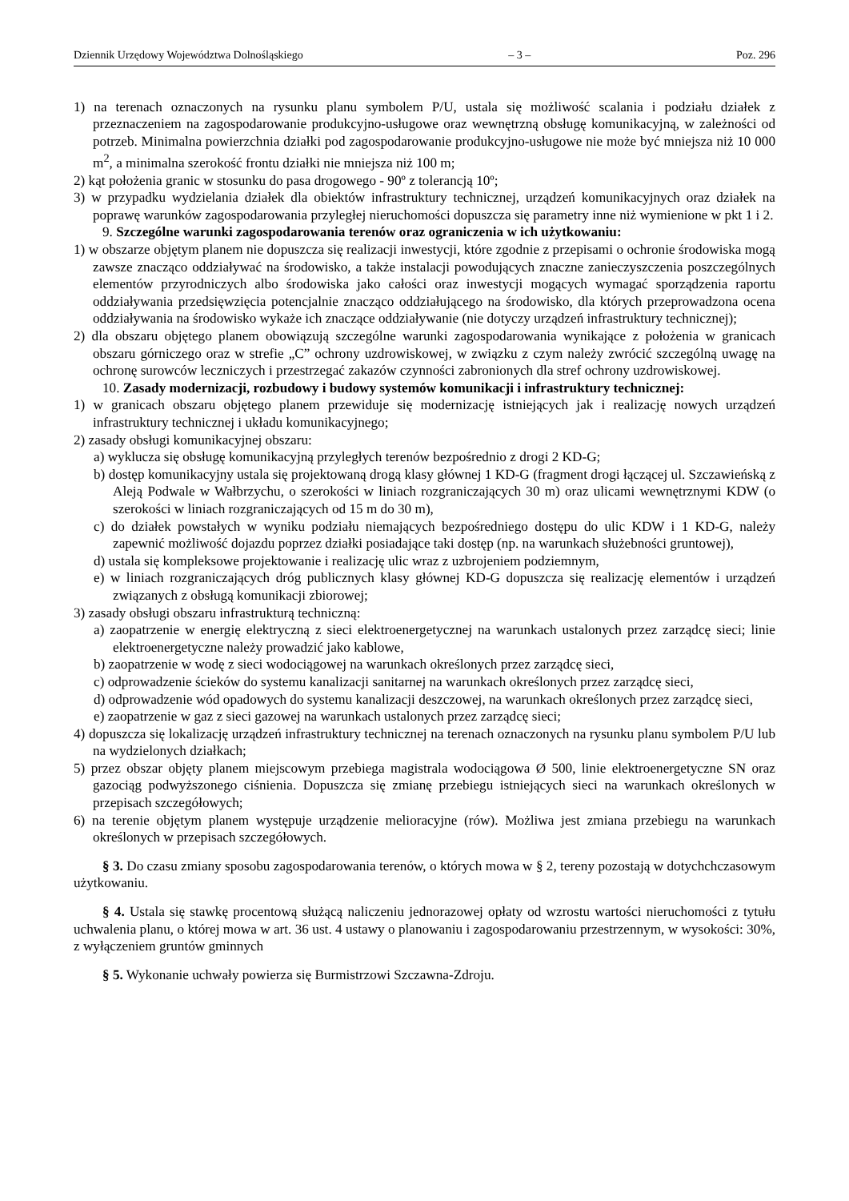Dziennik Urzędowy Województwa Dolnośląskiego – 3 – Poz. 296
1) na terenach oznaczonych na rysunku planu symbolem P/U, ustala się możliwość scalania i podziału działek z przeznaczeniem na zagospodarowanie produkcyjno-usługowe oraz wewnętrzną obsługę komunikacyjną, w zależności od potrzeb. Minimalna powierzchnia działki pod zagospodarowanie produkcyjno-usługowe nie może być mniejsza niż 10 000 m<sup>2</sup>, a minimalna szerokość frontu działki nie mniejsza niż 100 m;
2) kąt położenia granic w stosunku do pasa drogowego - 90º z tolerancją 10º;
3) w przypadku wydzielania działek dla obiektów infrastruktury technicznej, urządzeń komunikacyjnych oraz działek na poprawę warunków zagospodarowania przyległej nieruchomości dopuszcza się parametry inne niż wymienione w pkt 1 i 2.
9. Szczególne warunki zagospodarowania terenów oraz ograniczenia w ich użytkowaniu:
1) w obszarze objętym planem nie dopuszcza się realizacji inwestycji, które zgodnie z przepisami o ochronie środowiska mogą zawsze znacząco oddziaływać na środowisko, a także instalacji powodujących znaczne zanieczyszczenia poszczególnych elementów przyrodniczych albo środowiska jako całości oraz inwestycji mogących wymagać sporządzenia raportu oddziaływania przedsięwzięcia potencjalnie znacząco oddziałującego na środowisko, dla których przeprowadzona ocena oddziaływania na środowisko wykaże ich znaczące oddziaływanie (nie dotyczy urządzeń infrastruktury technicznej);
2) dla obszaru objętego planem obowiązują szczególne warunki zagospodarowania wynikające z położenia w granicach obszaru górniczego oraz w strefie „C” ochrony uzdrowiskowej, w związku z czym należy zwrócić szczególną uwagę na ochronę surowców leczniczych i przestrzegać zakazów czynności zabronionych dla stref ochrony uzdrowiskowej.
10. Zasady modernizacji, rozbudowy i budowy systemów komunikacji i infrastruktury technicznej:
1) w granicach obszaru objętego planem przewiduje się modernizację istniejących jak i realizację nowych urządzeń infrastruktury technicznej i układu komunikacyjnego;
2) zasady obsługi komunikacyjnej obszaru:
a) wyklucza się obsługę komunikacyjną przyległych terenów bezpośrednio z drogi 2 KD-G;
b) dostęp komunikacyjny ustala się projektowaną drogą klasy głównej 1 KD-G (fragment drogi łączącej ul. Szczawieńską z Aleją Podwale w Wałbrzychu, o szerokości w liniach rozgraniczających 30 m) oraz ulicami wewnętrznymi KDW (o szerokości w liniach rozgraniczających od 15 m do 30 m),
c) do działek powstałych w wyniku podziału niemających bezpośredniego dostępu do ulic KDW i 1 KD-G, należy zapewnić możliwość dojazdu poprzez działki posiadające taki dostęp (np. na warunkach służebności gruntowej),
d) ustala się kompleksowe projektowanie i realizację ulic wraz z uzbrojeniem podziemnym,
e) w liniach rozgraniczających dróg publicznych klasy głównej KD-G dopuszcza się realizację elementów i urządzeń związanych z obsługą komunikacji zbiorowej;
3) zasady obsługi obszaru infrastrukturą techniczną:
a) zaopatrzenie w energię elektryczną z sieci elektroenergetycznej na warunkach ustalonych przez zarządcę sieci; linie elektroenergetyczne należy prowadzić jako kablowe,
b) zaopatrzenie w wodę z sieci wodociągowej na warunkach określonych przez zarządcę sieci,
c) odprowadzenie ścieków do systemu kanalizacji sanitarnej na warunkach określonych przez zarządcę sieci,
d) odprowadzenie wód opadowych do systemu kanalizacji deszczowej, na warunkach określonych przez zarządcę sieci,
e) zaopatrzenie w gaz z sieci gazowej na warunkach ustalonych przez zarządcę sieci;
4) dopuszcza się lokalizację urządzeń infrastruktury technicznej na terenach oznaczonych na rysunku planu symbolem P/U lub na wydzielonych działkach;
5) przez obszar objęty planem miejscowym przebiega magistrala wodociągowa Ø 500, linie elektroenergetyczne SN oraz gazociąg podwyższonego ciśnienia. Dopuszcza się zmianę przebiegu istniejących sieci na warunkach określonych w przepisach szczegółowych;
6) na terenie objętym planem występuje urządzenie melioracyjne (rów). Możliwa jest zmiana przebiegu na warunkach określonych w przepisach szczegółowych.
§ 3. Do czasu zmiany sposobu zagospodarowania terenów, o których mowa w § 2, tereny pozostają w dotychchczasowym użytkowaniu.
§ 4. Ustala się stawkę procentową służącą naliczeniu jednorazowej opłaty od wzrostu wartości nieruchomości z tytułu uchwalenia planu, o której mowa w art. 36 ust. 4 ustawy o planowaniu i zagospodarowaniu przestrzennym, w wysokości: 30%, z wyłączeniem gruntów gminnych
§ 5. Wykonanie uchwały powierza się Burmistrzowi Szczawna-Zdroju.